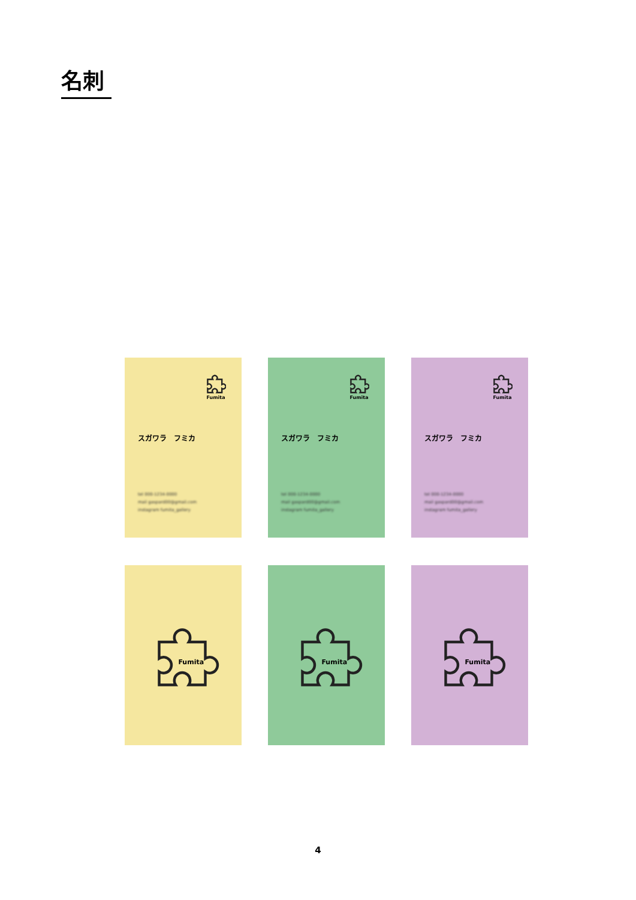名刺
Fumita
スガワラ　フミカ
tel 000-1234-0000
mail gaspard00@gmail.com
instagram fumita_gallery
Fumita
スガワラ　フミカ
tel 000-1234-0000
mail gaspard00@gmail.com
instagram fumita_gallery
Fumita
スガワラ　フミカ
tel 000-1234-0000
mail gaspard00@gmail.com
instagram fumita_gallery
Fumita
Fumita
Fumita
4